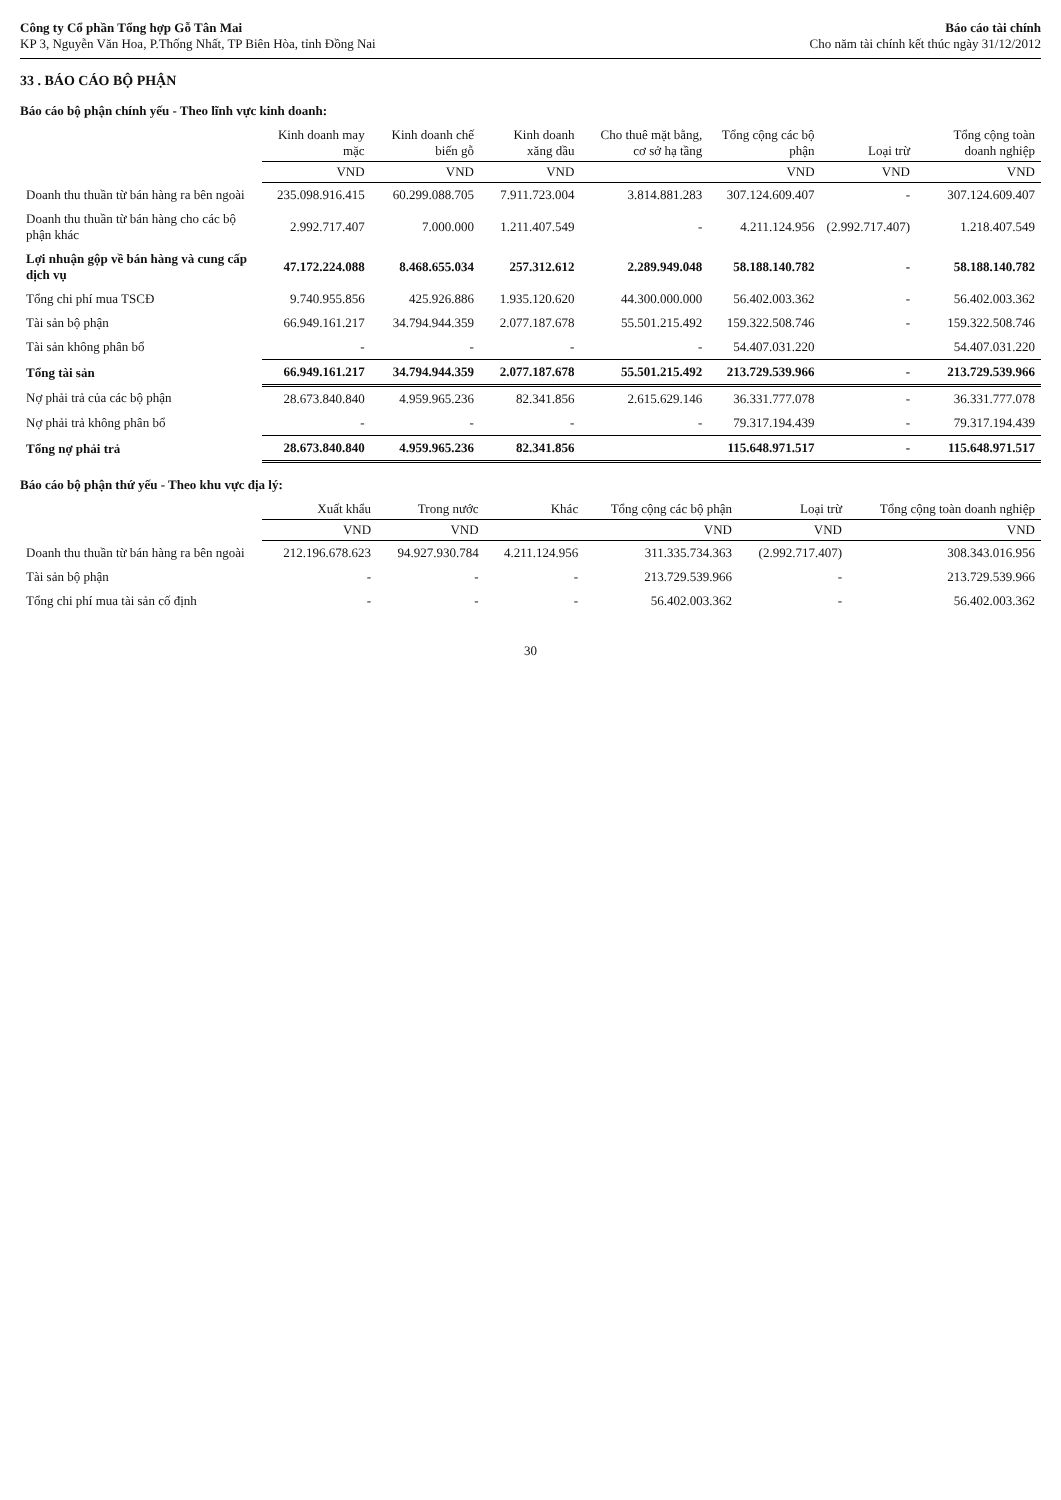Công ty Cổ phần Tổng hợp Gỗ Tân Mai
KP 3, Nguyễn Văn Hoa, P.Thống Nhất, TP Biên Hòa, tỉnh Đồng Nai
Báo cáo tài chính
Cho năm tài chính kết thúc ngày 31/12/2012
33 . BÁO CÁO BỘ PHẬN
Báo cáo bộ phận chính yếu - Theo lĩnh vực kinh doanh:
| | Kinh doanh may mặc | Kinh doanh chế biến gỗ | Kinh doanh xăng dầu | Cho thuê mặt bằng, cơ sở hạ tầng | Tổng cộng các bộ phận | Loại trừ | Tổng cộng toàn doanh nghiệp |
| --- | --- | --- | --- | --- | --- | --- | --- |
| | VND | VND | VND | | VND | VND | VND |
| Doanh thu thuần từ bán hàng ra bên ngoài | 235.098.916.415 | 60.299.088.705 | 7.911.723.004 | 3.814.881.283 | 307.124.609.407 | - | 307.124.609.407 |
| Doanh thu thuần từ bán hàng cho các bộ phận khác | 2.992.717.407 | 7.000.000 | 1.211.407.549 | - | 4.211.124.956 | (2.992.717.407) | 1.218.407.549 |
| Lợi nhuận gộp về bán hàng và cung cấp dịch vụ | 47.172.224.088 | 8.468.655.034 | 257.312.612 | 2.289.949.048 | 58.188.140.782 | - | 58.188.140.782 |
| Tổng chi phí mua TSCĐ | 9.740.955.856 | 425.926.886 | 1.935.120.620 | 44.300.000.000 | 56.402.003.362 | - | 56.402.003.362 |
| Tài sản bộ phận | 66.949.161.217 | 34.794.944.359 | 2.077.187.678 | 55.501.215.492 | 159.322.508.746 | - | 159.322.508.746 |
| Tài sản không phân bổ | - | - | - | - | 54.407.031.220 | | 54.407.031.220 |
| Tổng tài sản | 66.949.161.217 | 34.794.944.359 | 2.077.187.678 | 55.501.215.492 | 213.729.539.966 | - | 213.729.539.966 |
| Nợ phải trả của các bộ phận | 28.673.840.840 | 4.959.965.236 | 82.341.856 | 2.615.629.146 | 36.331.777.078 | - | 36.331.777.078 |
| Nợ phải trả không phân bổ | - | - | - | - | 79.317.194.439 | - | 79.317.194.439 |
| Tổng nợ phải trả | 28.673.840.840 | 4.959.965.236 | 82.341.856 | | 115.648.971.517 | - | 115.648.971.517 |
Báo cáo bộ phận thứ yếu - Theo khu vực địa lý:
| | Xuất khẩu | Trong nước | Khác | Tổng cộng các bộ phận | Loại trừ | Tổng cộng toàn doanh nghiệp |
| --- | --- | --- | --- | --- | --- | --- |
| | VND | VND | | VND | VND | VND |
| Doanh thu thuần từ bán hàng ra bên ngoài | 212.196.678.623 | 94.927.930.784 | 4.211.124.956 | 311.335.734.363 | (2.992.717.407) | 308.343.016.956 |
| Tài sản bộ phận | - | - | - | 213.729.539.966 | - | 213.729.539.966 |
| Tổng chi phí mua tài sản cố định | - | - | - | 56.402.003.362 | - | 56.402.003.362 |
30